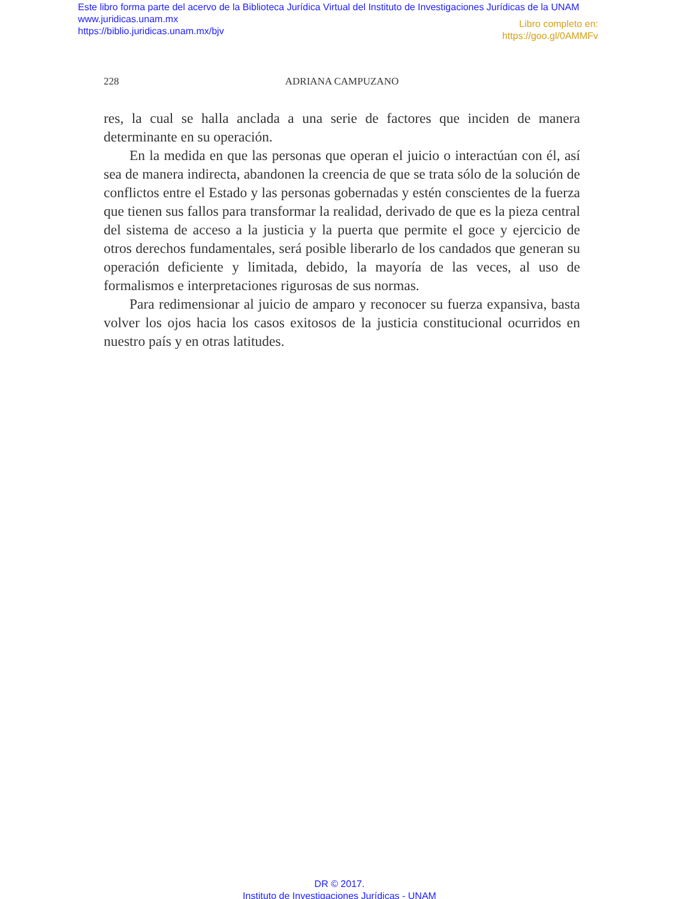Este libro forma parte del acervo de la Biblioteca Jurídica Virtual del Instituto de Investigaciones Jurídicas de la UNAM
www.juridicas.unam.mx
https://biblio.juridicas.unam.mx/bjv
Libro completo en:
https://goo.gl/0AMMFv
228 ADRIANA CAMPUZANO
res, la cual se halla anclada a una serie de factores que inciden de manera determinante en su operación.
En la medida en que las personas que operan el juicio o interactúan con él, así sea de manera indirecta, abandonen la creencia de que se trata sólo de la solución de conflictos entre el Estado y las personas gobernadas y estén conscientes de la fuerza que tienen sus fallos para transformar la rea­lidad, derivado de que es la pieza central del sistema de acceso a la justicia y la puerta que permite el goce y ejercicio de otros derechos fundamentales, será posible liberarlo de los candados que generan su operación deficiente y limitada, debido, la mayoría de las veces, al uso de formalismos e interpre­taciones rigurosas de sus normas.
Para redimensionar al juicio de amparo y reconocer su fuerza expansi­va, basta volver los ojos hacia los casos exitosos de la justicia constitucional ocurridos en nuestro país y en otras latitudes.
DR © 2017.
Instituto de Investigaciones Jurídicas - UNAM